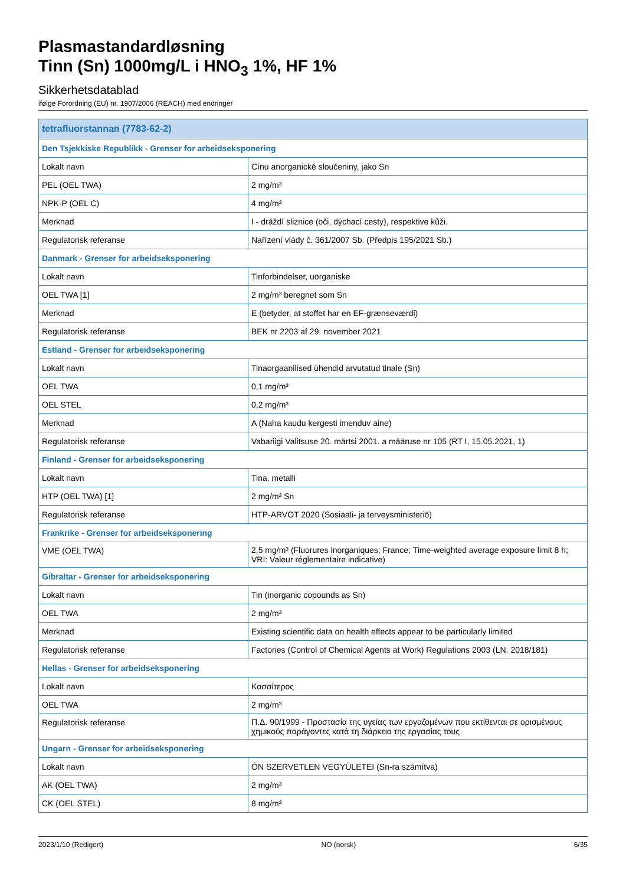Plasmastandardløsning
Tinn (Sn) 1000mg/L i HNO<sub>3</sub> 1%, HF 1%
Sikkerhetsdatablad
ifølge Forordning (EU) nr. 1907/2006 (REACH) med endringer
| tetrafluorstannan (7783-62-2) | |
| --- | --- |
| Den Tsjekkiske Republikk - Grenser for arbeidseksponering | |
| Lokalt navn | Cínu anorganické sloučeniny, jako Sn |
| PEL (OEL TWA) | 2 mg/m³ |
| NPK-P (OEL C) | 4 mg/m³ |
| Merknad | I - dráždí sliznice (oči, dýchací cesty), respektive kůži. |
| Regulatorisk referanse | Nařízení vlády č. 361/2007 Sb. (Předpis 195/2021 Sb.) |
| Danmark - Grenser for arbeidseksponering | |
| Lokalt navn | Tinforbindelser, uorganiske |
| OEL TWA [1] | 2 mg/m³ beregnet som Sn |
| Merknad | E (betyder, at stoffet har en EF-grænseværdi) |
| Regulatorisk referanse | BEK nr 2203 af 29. november 2021 |
| Estland - Grenser for arbeidseksponering | |
| Lokalt navn | Tinaorgaanilised ühendid arvutatud tinale (Sn) |
| OEL TWA | 0,1 mg/m³ |
| OEL STEL | 0,2 mg/m³ |
| Merknad | A (Naha kaudu kergesti imenduv aine) |
| Regulatorisk referanse | Vabariigi Valitsuse 20. märtsi 2001. a määruse nr 105 (RT I, 15.05.2021, 1) |
| Finland - Grenser for arbeidseksponering | |
| Lokalt navn | Tina, metalli |
| HTP (OEL TWA) [1] | 2 mg/m³ Sn |
| Regulatorisk referanse | HTP-ARVOT 2020 (Sosiaali- ja terveysministeriö) |
| Frankrike - Grenser for arbeidseksponering | |
| VME (OEL TWA) | 2,5 mg/m³ (Fluorures inorganiques; France; Time-weighted average exposure limit 8 h; VRI: Valeur réglementaire indicative) |
| Gibraltar - Grenser for arbeidseksponering | |
| Lokalt navn | Tin (inorganic copounds as Sn) |
| OEL TWA | 2 mg/m³ |
| Merknad | Existing scientific data on health effects appear to be particularly limited |
| Regulatorisk referanse | Factories (Control of Chemical Agents at Work) Regulations 2003 (LN. 2018/181) |
| Hellas - Grenser for arbeidseksponering | |
| Lokalt navn | Κασσίτερος |
| OEL TWA | 2 mg/m³ |
| Regulatorisk referanse | Π.Δ. 90/1999 - Προστασία της υγείας των εργαζομένων που εκτίθενται σε ορισμένους χημικούς παράγοντες κατά τη διάρκεια της εργασίας τους |
| Ungarn - Grenser for arbeidseksponering | |
| Lokalt navn | ÓN SZERVETLEN VEGYÜLETEI (Sn-ra számítva) |
| AK (OEL TWA) | 2 mg/m³ |
| CK (OEL STEL) | 8 mg/m³ |
2023/1/10 (Redigert) NO (norsk) 6/35